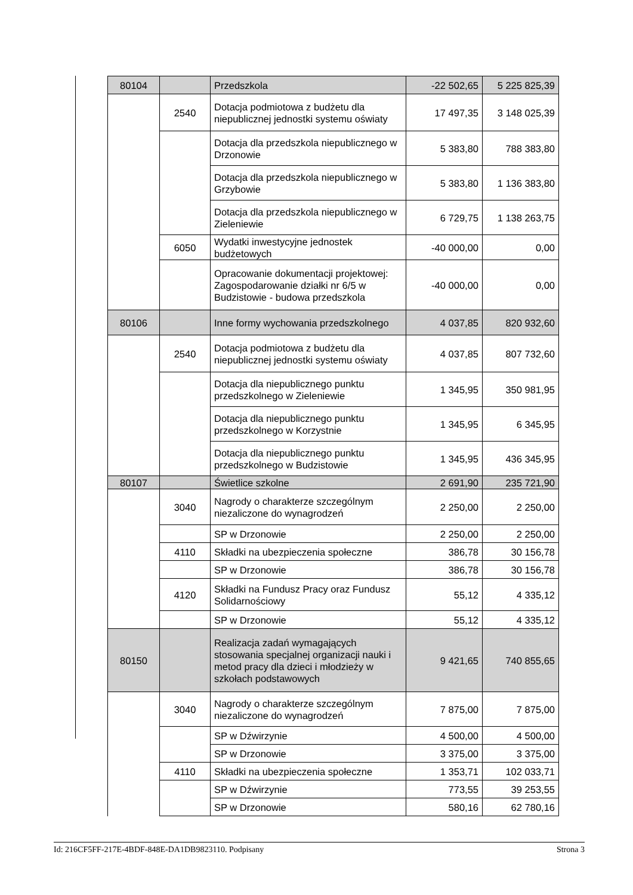| 80104 | | Przedszkola | -22 502,65 | 5 225 825,39 |
| | 2540 | Dotacja podmiotowa z budżetu dla niepublicznej jednostki systemu oświaty | 17 497,35 | 3 148 025,39 |
| | | Dotacja dla przedszkola niepublicznego w Drzonowie | 5 383,80 | 788 383,80 |
| | | Dotacja dla przedszkola niepublicznego w Grzybowie | 5 383,80 | 1 136 383,80 |
| | | Dotacja dla przedszkola niepublicznego w Zieleniewie | 6 729,75 | 1 138 263,75 |
| | 6050 | Wydatki inwestycyjne jednostek budżetowych | -40 000,00 | 0,00 |
| | | Opracowanie dokumentacji projektowej: Zagospodarowanie działki nr 6/5 w Budzistowie - budowa przedszkola | -40 000,00 | 0,00 |
| 80106 | | Inne formy wychowania przedszkolnego | 4 037,85 | 820 932,60 |
| | 2540 | Dotacja podmiotowa z budżetu dla niepublicznej jednostki systemu oświaty | 4 037,85 | 807 732,60 |
| | | Dotacja dla niepublicznego punktu przedszkolnego w Zieleniewie | 1 345,95 | 350 981,95 |
| | | Dotacja dla niepublicznego punktu przedszkolnego w Korzystnie | 1 345,95 | 6 345,95 |
| | | Dotacja dla niepublicznego punktu przedszkolnego w Budzistowie | 1 345,95 | 436 345,95 |
| 80107 | | Świetlice szkolne | 2 691,90 | 235 721,90 |
| | 3040 | Nagrody o charakterze szczególnym niezaliczone do wynagrodzeń | 2 250,00 | 2 250,00 |
| | | SP w Drzonowie | 2 250,00 | 2 250,00 |
| | 4110 | Składki na ubezpieczenia społeczne | 386,78 | 30 156,78 |
| | | SP w Drzonowie | 386,78 | 30 156,78 |
| | 4120 | Składki na Fundusz Pracy oraz Fundusz Solidarnościowy | 55,12 | 4 335,12 |
| | | SP w Drzonowie | 55,12 | 4 335,12 |
| 80150 | | Realizacja zadań wymagających stosowania specjalnej organizacji nauki i metod pracy dla dzieci i młodzieży w szkołach podstawowych | 9 421,65 | 740 855,65 |
| | 3040 | Nagrody o charakterze szczególnym niezaliczone do wynagrodzeń | 7 875,00 | 7 875,00 |
| | | SP w Dźwirzynie | 4 500,00 | 4 500,00 |
| | | SP w Drzonowie | 3 375,00 | 3 375,00 |
| | 4110 | Składki na ubezpieczenia społeczne | 1 353,71 | 102 033,71 |
| | | SP w Dźwirzynie | 773,55 | 39 253,55 |
| | | SP w Drzonowie | 580,16 | 62 780,16 |
Id: 216CF5FF-217E-4BDF-848E-DA1DB9823110. Podpisany Strona 3